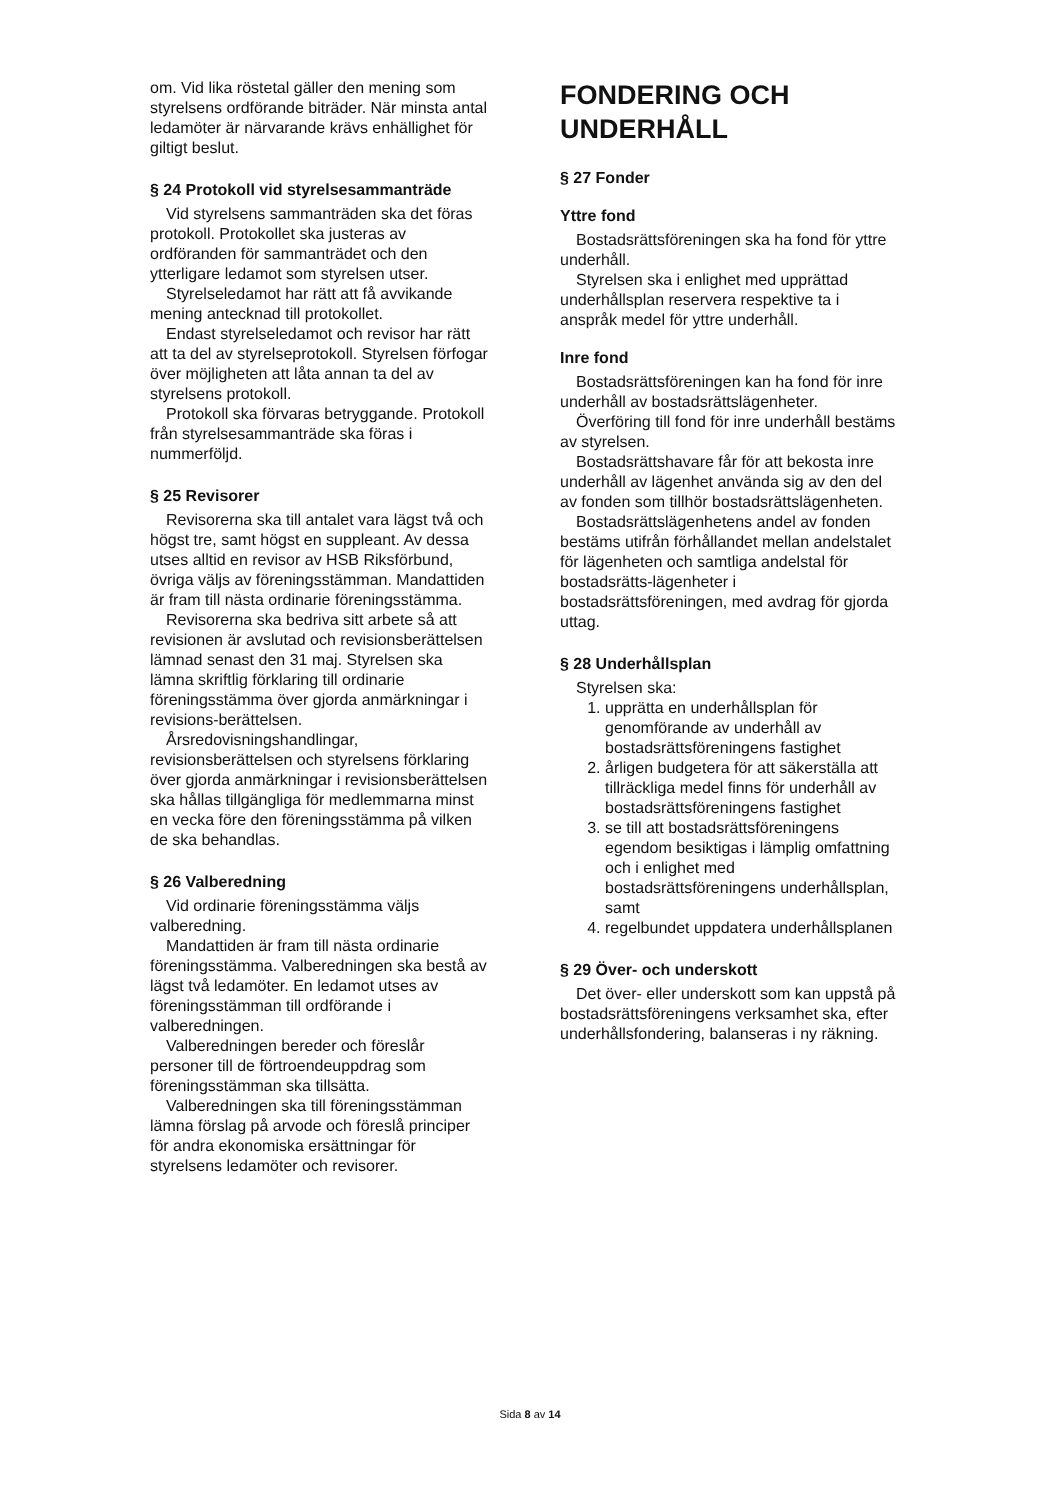om. Vid lika röstetal gäller den mening som styrelsens ordförande biträder. När minsta antal ledamöter är närvarande krävs enhällighet för giltigt beslut.
§ 24 Protokoll vid styrelsesammanträde
Vid styrelsens sammanträden ska det föras protokoll. Protokollet ska justeras av ordföranden för sammanträdet och den ytterligare ledamot som styrelsen utser.
Styrelseledamot har rätt att få avvikande mening antecknad till protokollet.
Endast styrelseledamot och revisor har rätt att ta del av styrelseprotokoll. Styrelsen förfogar över möjligheten att låta annan ta del av styrelsens protokoll.
Protokoll ska förvaras betryggande. Protokoll från styrelsesammanträde ska föras i nummerföljd.
§ 25 Revisorer
Revisorerna ska till antalet vara lägst två och högst tre, samt högst en suppleant. Av dessa utses alltid en revisor av HSB Riksförbund, övriga väljs av föreningsstämman. Mandattiden är fram till nästa ordinarie föreningsstämma.
Revisorerna ska bedriva sitt arbete så att revisionen är avslutad och revisionsberättelsen lämnad senast den 31 maj. Styrelsen ska lämna skriftlig förklaring till ordinarie föreningsstämma över gjorda anmärkningar i revisions-berättelsen.
Årsredovisningshandlingar, revisionsberättelsen och styrelsens förklaring över gjorda anmärkningar i revisionsberättelsen ska hållas tillgängliga för medlemmarna minst en vecka före den föreningsstämma på vilken de ska behandlas.
§ 26 Valberedning
Vid ordinarie föreningsstämma väljs valberedning.
Mandattiden är fram till nästa ordinarie föreningsstämma. Valberedningen ska bestå av lägst två ledamöter. En ledamot utses av föreningsstämman till ordförande i valberedningen.
Valberedningen bereder och föreslår personer till de förtroendeuppdrag som föreningsstämman ska tillsätta.
Valberedningen ska till föreningsstämman lämna förslag på arvode och föreslå principer för andra ekonomiska ersättningar för styrelsens ledamöter och revisorer.
FONDERING OCH UNDERHÅLL
§ 27 Fonder
Yttre fond
Bostadsrättsföreningen ska ha fond för yttre underhåll.
Styrelsen ska i enlighet med upprättad underhållsplan reservera respektive ta i anspråk medel för yttre underhåll.
Inre fond
Bostadsrättsföreningen kan ha fond för inre underhåll av bostadsrättslägenheter.
Överföring till fond för inre underhåll bestäms av styrelsen.
Bostadsrättshavare får för att bekosta inre underhåll av lägenhet använda sig av den del av fonden som tillhör bostadsrättslägenheten.
Bostadsrättslägenhetens andel av fonden bestäms utifrån förhållandet mellan andelstalet för lägenheten och samtliga andelstal för bostadsrätts-lägenheter i bostadsrättsföreningen, med avdrag för gjorda uttag.
§ 28 Underhållsplan
Styrelsen ska:
1. upprätta en underhållsplan för genomförande av underhåll av bostadsrättsföreningens fastighet
2. årligen budgetera för att säkerställa att tillräckliga medel finns för underhåll av bostadsrättsföreningens fastighet
3. se till att bostadsrättsföreningens egendom besiktigas i lämplig omfattning och i enlighet med bostadsrättsföreningens underhållsplan, samt
4. regelbundet uppdatera underhållsplanen
§ 29 Över- och underskott
Det över- eller underskott som kan uppstå på bostadsrättsföreningens verksamhet ska, efter underhållsfondering, balanseras i ny räkning.
Sida 8 av 14